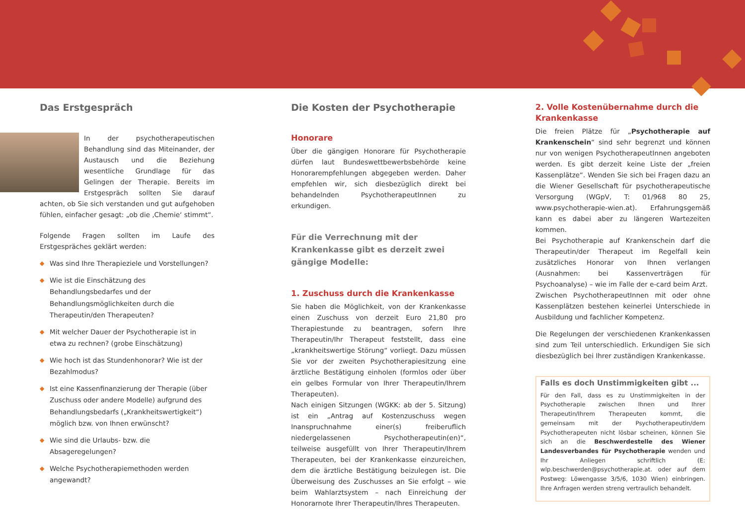Das Erstgespräch
In der psychotherapeutischen Behandlung sind das Miteinander, der Austausch und die Beziehung wesentliche Grundlage für das Gelingen der Therapie. Bereits im Erstgespräch sollten Sie darauf achten, ob Sie sich verstanden und gut aufgehoben fühlen, einfacher gesagt: „ob die ‚Chemie‘ stimmt“.
Folgende Fragen sollten im Laufe des Erstgespräches geklärt werden:
◆ Was sind Ihre Therapieziele und Vorstellungen?
◆ Wie ist die Einschätzung des Behandlungsbedarfes und der Behandlungsmöglichkeiten durch die Therapeutin/den Therapeuten?
◆ Mit welcher Dauer der Psychotherapie ist in etwa zu rechnen? (grobe Einschätzung)
◆ Wie hoch ist das Stundenhonorar? Wie ist der Bezahlmodus?
◆ Ist eine Kassenfinanzierung der Therapie (über Zuschuss oder andere Modelle) aufgrund des Behandlungsbedarfs („Krankheitswertigkeit“) möglich bzw. von Ihnen erwünscht?
◆ Wie sind die Urlaubs- bzw. die Absageregelungen?
◆ Welche Psychotherapiemethoden werden angewandt?
Die Kosten der Psychotherapie
Honorare
Über die gängigen Honorare für Psychotherapie dürfen laut Bundeswettbewerbsbehörde keine Honorarempfehlungen abgegeben werden. Daher empfehlen wir, sich diesbezüglich direkt bei behandelnden PsychotherapeutInnen zu erkundigen.
Für die Verrechnung mit der Krankenkasse gibt es derzeit zwei gängige Modelle:
1. Zuschuss durch die Krankenkasse
Sie haben die Möglichkeit, von der Krankenkasse einen Zuschuss von derzeit Euro 21,80 pro Therapiestunde zu beantragen, sofern Ihre Therapeutin/Ihr Therapeut feststellt, dass eine „krankheitswertige Störung“ vorliegt. Dazu müssen Sie vor der zweiten Psychotherapiesitzung eine ärztliche Bestätigung einholen (formlos oder über ein gelbes Formular von Ihrer Therapeutin/Ihrem Therapeuten).
Nach einigen Sitzungen (WGKK: ab der 5. Sitzung) ist ein „Antrag auf Kostenzuschuss wegen Inanspruchnahme einer(s) freiberuflich niedergelassenen Psychotherapeutin(en)“, teilweise ausgefüllt von Ihrer Therapeutin/Ihrem Therapeuten, bei der Krankenkasse einzureichen, dem die ärztliche Bestätigung beizulegen ist. Die Überweisung des Zuschusses an Sie erfolgt – wie beim Wahlarztsystem – nach Einreichung der Honorarnote Ihrer Therapeutin/Ihres Therapeuten.
2. Volle Kostenübernahme durch die Krankenkasse
Die freien Plätze für „Psychotherapie auf Krankenschein“ sind sehr begrenzt und können nur von wenigen PsychotherapeutInnen angeboten werden. Es gibt derzeit keine Liste der „freien Kassenplätze“. Wenden Sie sich bei Fragen dazu an die Wiener Gesellschaft für psychotherapeutische Versorgung (WGpV, T: 01/968 80 25, www.psychotherapie-wien.at). Erfahrungsgemäß kann es dabei aber zu längeren Wartezeiten kommen.
Bei Psychotherapie auf Krankenschein darf die Therapeutin/der Therapeut im Regelfall kein zusätzliches Honorar von Ihnen verlangen (Ausnahmen: bei Kassenverträgen für Psychoanalyse) – wie im Falle der e-card beim Arzt.
Zwischen PsychotherapeutInnen mit oder ohne Kassenplätzen bestehen keinerlei Unterschiede in Ausbildung und fachlicher Kompetenz.
Die Regelungen der verschiedenen Krankenkassen sind zum Teil unterschiedlich. Erkundigen Sie sich diesbezüglich bei Ihrer zuständigen Krankenkasse.
Falls es doch Unstimmigkeiten gibt ...
Für den Fall, dass es zu Unstimmigkeiten in der Psychotherapie zwischen Ihnen und Ihrer Therapeutin/Ihrem Therapeuten kommt, die gemeinsam mit der Psychotherapeutin/dem Psychotherapeuten nicht lösbar scheinen, können Sie sich an die Beschwerdestelle des Wiener Landesverbandes für Psychotherapie wenden und Ihr Anliegen schriftlich (E: wlp.beschwerden@psychotherapie.at. oder auf dem Postweg: Löwengasse 3/5/6, 1030 Wien) einbringen. Ihre Anfragen werden streng vertraulich behandelt.